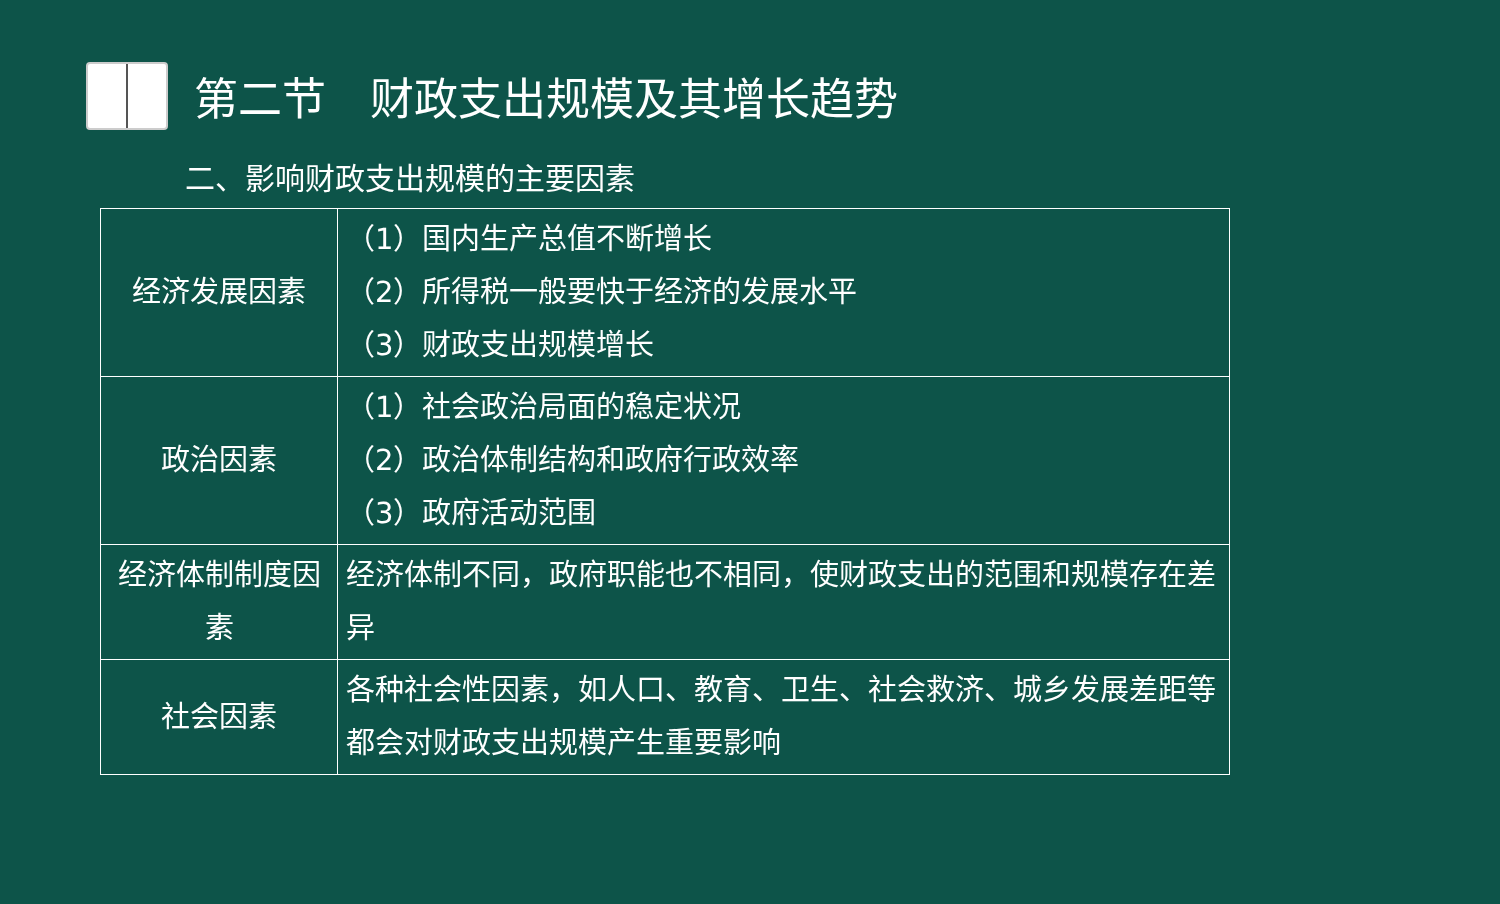第二节　财政支出规模及其增长趋势
二、影响财政支出规模的主要因素
| 经济发展因素 | （1）国内生产总值不断增长 （2）所得税一般要快于经济的发展水平 （3）财政支出规模增长 |
| 政治因素 | （1）社会政治局面的稳定状况 （2）政治体制结构和政府行政效率 （3）政府活动范围 |
| 经济体制制度因素 | 经济体制不同，政府职能也不相同，使财政支出的范围和规模存在差异 |
| 社会因素 | 各种社会性因素，如人口、教育、卫生、社会救济、城乡发展差距等都会对财政支出规模产生重要影响 |